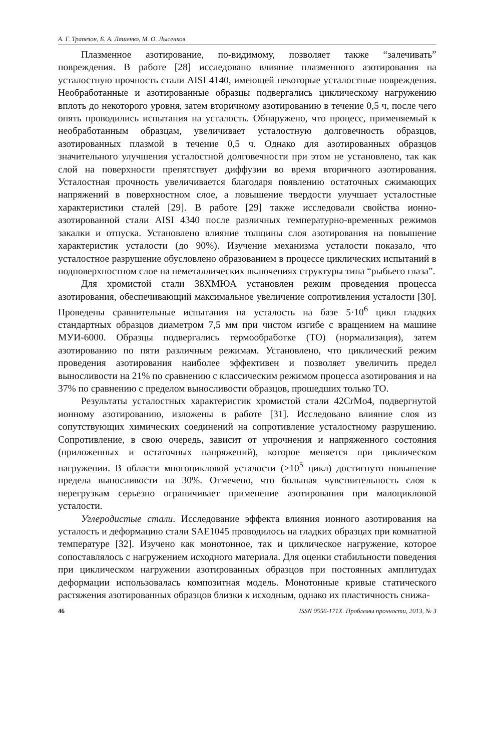А. Г. Трапезон, Б. А. Ляшенко, М. О. Лысенков
Плазменное азотирование, по-видимому, позволяет также “залечивать” повреждения. В работе [28] исследовано влияние плазменного азотирования на усталостную прочность стали AISI 4140, имеющей некоторые усталостные повреждения. Необработанные и азотированные образцы подвергались циклическому нагружению вплоть до некоторого уровня, затем вторичному азотированию в течение 0,5 ч, после чего опять проводились испытания на усталость. Обнаружено, что процесс, применяемый к необработанным образцам, увеличивает усталостную долговечность образцов, азотированных плазмой в течение 0,5 ч. Однако для азотированных образцов значительного улучшения усталостной долговечности при этом не установлено, так как слой на поверхности препятствует диффузии во время вторичного азотирования. Усталостная прочность увеличивается благодаря появлению остаточных сжимающих напряжений в поверхностном слое, а повышение твердости улучшает усталостные характеристики сталей [29]. В работе [29] также исследовали свойства ионно-азотированной стали AISI 4340 после различных температурно-временных режимов закалки и отпуска. Установлено влияние толщины слоя азотирования на повышение характеристик усталости (до 90%). Изучение механизма усталости показало, что усталостное разрушение обусловлено образованием в процессе циклических испытаний в подповерхностном слое на неметаллических включениях структуры типа “рыбьего глаза”.
Для хромистой стали 38ХМЮА установлен режим проведения процесса азотирования, обеспечивающий максимальное увеличение сопротивления усталости [30]. Проведены сравнительные испытания на усталость на базе 5·10<sup>6</sup> цикл гладких стандартных образцов диаметром 7,5 мм при чистом изгибе с вращением на машине МУИ-6000. Образцы подвергались термообработке (ТО) (нормализация), затем азотированию по пяти различным режимам. Установлено, что циклический режим проведения азотирования наиболее эффективен и позволяет увеличить предел выносливости на 21% по сравнению с классическим режимом процесса азотирования и на 37% по сравнению с пределом выносливости образцов, прошедших только ТО.
Результаты усталостных характеристик хромистой стали 42CrMo4, подвергнутой ионному азотированию, изложены в работе [31]. Исследовано влияние слоя из сопутствующих химических соединений на сопротивление усталостному разрушению. Сопротивление, в свою очередь, зависит от упрочнения и напряженного состояния (приложенных и остаточных напряжений), которое меняется при циклическом нагружении. В области многоцикловой усталости (>10<sup>5</sup> цикл) достигнуто повышение предела выносливости на 30%. Отмечено, что большая чувствительность слоя к перегрузкам серьезно ограничивает применение азотирования при малоцикловой усталости.
Углеродистые стали. Исследование эффекта влияния ионного азотирования на усталость и деформацию стали SAE1045 проводилось на гладких образцах при комнатной температуре [32]. Изучено как монотонное, так и циклическое нагружение, которое сопоставлялось с нагружением исходного материала. Для оценки стабильности поведения при циклическом нагружении азотированных образцов при постоянных амплитудах деформации использовалась композитная модель. Монотонные кривые статического растяжения азотированных образцов близки к исходным, однако их пластичность снижа-
46 ISSN 0556-171X. Проблемы прочности, 2013, № 3